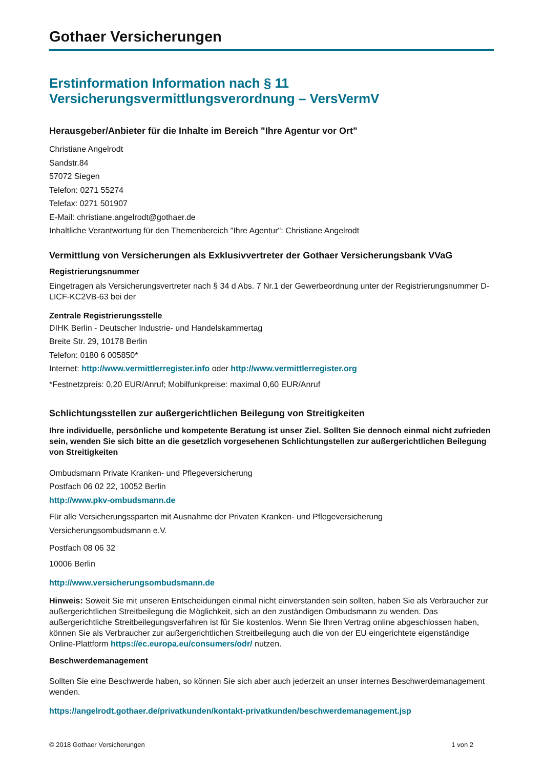Gothaer Versicherungen
Erstinformation Information nach § 11
Versicherungsvermittlungsverordnung – VersVermV
Herausgeber/Anbieter für die Inhalte im Bereich "Ihre Agentur vor Ort"
Christiane Angelrodt
Sandstr.84
57072 Siegen
Telefon: 0271 55274
Telefax: 0271 501907
E-Mail: christiane.angelrodt@gothaer.de
Inhaltliche Verantwortung für den Themenbereich "Ihre Agentur": Christiane Angelrodt
Vermittlung von Versicherungen als Exklusivvertreter der Gothaer Versicherungsbank VVaG
Registrierungsnummer
Eingetragen als Versicherungsvertreter nach § 34 d Abs. 7 Nr.1 der Gewerbeordnung unter der Registrierungsnummer D-LICF-KC2VB-63 bei der
Zentrale Registrierungsstelle
DIHK Berlin - Deutscher Industrie- und Handelskammertag
Breite Str. 29, 10178 Berlin
Telefon: 0180 6 005850*
Internet: http://www.vermittlerregister.info oder http://www.vermittlerregister.org
*Festnetzpreis: 0,20 EUR/Anruf; Mobilfunkpreise: maximal 0,60 EUR/Anruf
Schlichtungsstellen zur außergerichtlichen Beilegung von Streitigkeiten
Ihre individuelle, persönliche und kompetente Beratung ist unser Ziel. Sollten Sie dennoch einmal nicht zufrieden sein, wenden Sie sich bitte an die gesetzlich vorgesehenen Schlichtungstellen zur außergerichtlichen Beilegung von Streitigkeiten
Ombudsmann Private Kranken- und Pflegeversicherung
Postfach 06 02 22, 10052 Berlin
http://www.pkv-ombudsmann.de
Für alle Versicherungssparten mit Ausnahme der Privaten Kranken- und Pflegeversicherung
Versicherungsombudsmann e.V.
Postfach 08 06 32
10006 Berlin
http://www.versicherungsombudsmann.de
Hinweis: Soweit Sie mit unseren Entscheidungen einmal nicht einverstanden sein sollten, haben Sie als Verbraucher zur außergerichtlichen Streitbeilegung die Möglichkeit, sich an den zuständigen Ombudsmann zu wenden. Das außergerichtliche Streitbeilegungsverfahren ist für Sie kostenlos. Wenn Sie Ihren Vertrag online abgeschlossen haben, können Sie als Verbraucher zur außergerichtlichen Streitbeilegung auch die von der EU eingerichtete eigenständige Online-Plattform https://ec.europa.eu/consumers/odr/ nutzen.
Beschwerdemanagement
Sollten Sie eine Beschwerde haben, so können Sie sich aber auch jederzeit an unser internes Beschwerdemanagement wenden.
https://angelrodt.gothaer.de/privatkunden/kontakt-privatkunden/beschwerdemanagement.jsp
© 2018 Gothaer Versicherungen 1 von 2